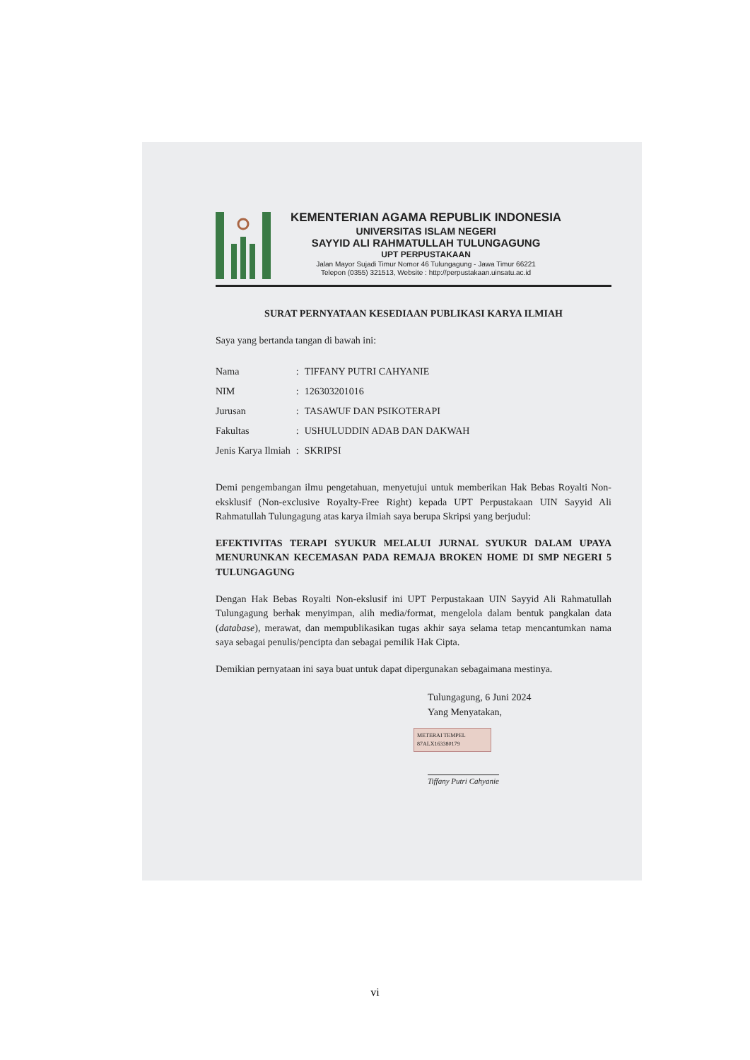KEMENTERIAN AGAMA REPUBLIK INDONESIA
UNIVERSITAS ISLAM NEGERI
SAYYID ALI RAHMATULLAH TULUNGAGUNG
UPT PERPUSTAKAAN
Jalan Mayor Sujadi Timur Nomor 46 Tulungagung - Jawa Timur 66221
Telepon (0355) 321513, Website : http://perpustakaan.uinsatu.ac.id
SURAT PERNYATAAN KESEDIAAN PUBLIKASI KARYA ILMIAH
Saya yang bertanda tangan di bawah ini:
| Nama | : | TIFFANY PUTRI CAHYANIE |
| NIM | : | 126303201016 |
| Jurusan | : | TASAWUF DAN PSIKOTERAPI |
| Fakultas | : | USHULUDDIN ADAB DAN DAKWAH |
| Jenis Karya Ilmiah | : | SKRIPSI |
Demi pengembangan ilmu pengetahuan, menyetujui untuk memberikan Hak Bebas Royalti Non-eksklusif (Non-exclusive Royalty-Free Right) kepada UPT Perpustakaan UIN Sayyid Ali Rahmatullah Tulungagung atas karya ilmiah saya berupa Skripsi yang berjudul:
EFEKTIVITAS TERAPI SYUKUR MELALUI JURNAL SYUKUR DALAM UPAYA MENURUNKAN KECEMASAN PADA REMAJA BROKEN HOME DI SMP NEGERI 5 TULUNGAGUNG
Dengan Hak Bebas Royalti Non-ekslusif ini UPT Perpustakaan UIN Sayyid Ali Rahmatullah Tulungagung berhak menyimpan, alih media/format, mengelola dalam bentuk pangkalan data (database), merawat, dan mempublikasikan tugas akhir saya selama tetap mencantumkan nama saya sebagai penulis/pencipta dan sebagai pemilik Hak Cipta.
Demikian pernyataan ini saya buat untuk dapat dipergunakan sebagaimana mestinya.
Tulungagung, 6 Juni 2024
Yang Menyatakan,
METERAI TEMPEL 87ALX163380179
Tiffany Putri Cahyanie
vi